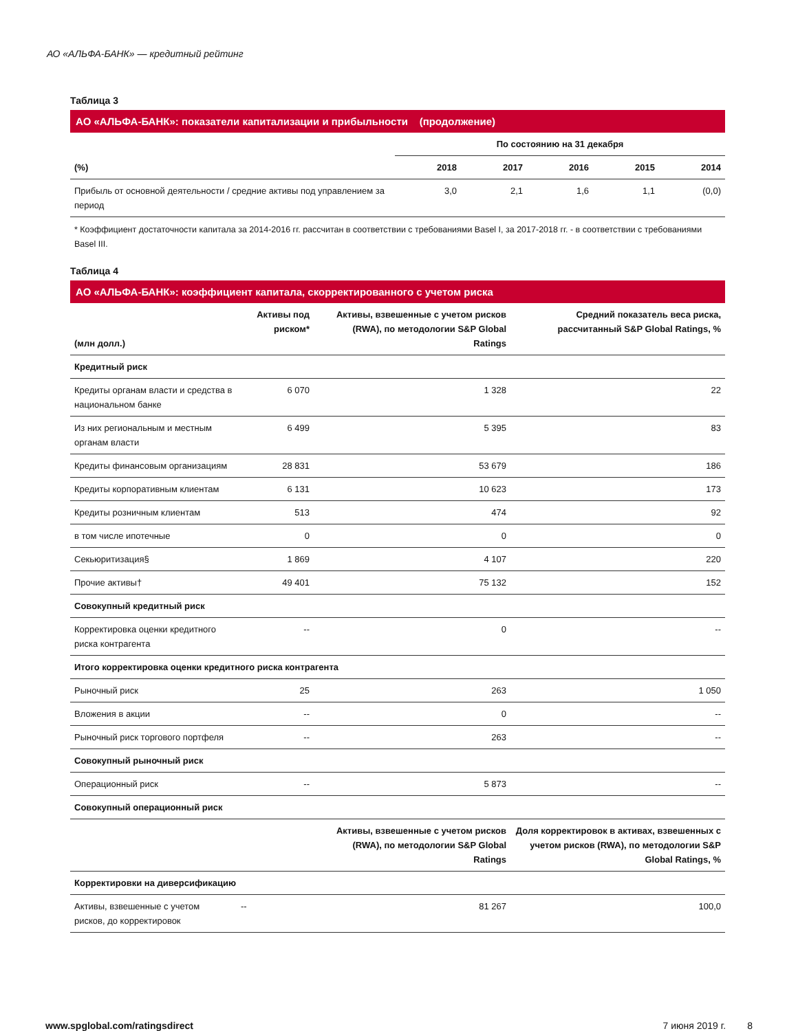АО «АЛЬФА-БАНК» — кредитный рейтинг
Таблица 3
АО «АЛЬФА-БАНК»: показатели капитализации и прибыльности (продолжение)
| | По состоянию на 31 декабря | | | | |
| (%) | 2018 | 2017 | 2016 | 2015 | 2014 |
| Прибыль от основной деятельности / средние активы под управлением за период | 3,0 | 2,1 | 1,6 | 1,1 | (0,0) |
* Коэффициент достаточности капитала за 2014-2016 гг. рассчитан в соответствии с требованиями Basel I, за 2017-2018 гг. - в соответствии с требованиями Basel III.
Таблица 4
АО «АЛЬФА-БАНК»: коэффициент капитала, скорректированного с учетом риска
| (млн долл.) | Активы под риском* | Активы, взвешенные с учетом рисков (RWA), по методологии S&P Global Ratings | Средний показатель веса риска, рассчитанный S&P Global Ratings, % |
| --- | --- | --- | --- |
| Кредитный риск | | | |
| Кредиты органам власти и средства в национальном банке | 6 070 | 1 328 | 22 |
| Из них региональным и местным органам власти | 6 499 | 5 395 | 83 |
| Кредиты финансовым организациям | 28 831 | 53 679 | 186 |
| Кредиты корпоративным клиентам | 6 131 | 10 623 | 173 |
| Кредиты розничным клиентам | 513 | 474 | 92 |
| в том числе ипотечные | 0 | 0 | 0 |
| Секьюритизация§ | 1 869 | 4 107 | 220 |
| Прочие активы† | 49 401 | 75 132 | 152 |
| Совокупный кредитный риск | | | |
| Корректировка оценки кредитного риска контрагента | -- | 0 | -- |
| Итого корректировка оценки кредитного риска контрагента | | | |
| Рыночный риск | 25 | 263 | 1 050 |
| Вложения в акции | -- | 0 | -- |
| Рыночный риск торгового портфеля | -- | 263 | -- |
| Совокупный рыночный риск | | | |
| Операционный риск | -- | 5 873 | -- |
| Совокупный операционный риск | | | |
| | | Активы, взвешенные с учетом рисков (RWA), по методологии S&P Global Ratings | Доля корректировок в активах, взвешенных с учетом рисков (RWA), по методологии S&P Global Ratings, % |
| Корректировки на диверсификацию | | | |
| Активы, взвешенные с учетом рисков, до корректировок | -- | 81 267 | 100,0 |
www.spglobal.com/ratingsdirect 7 июня 2019 г. 8